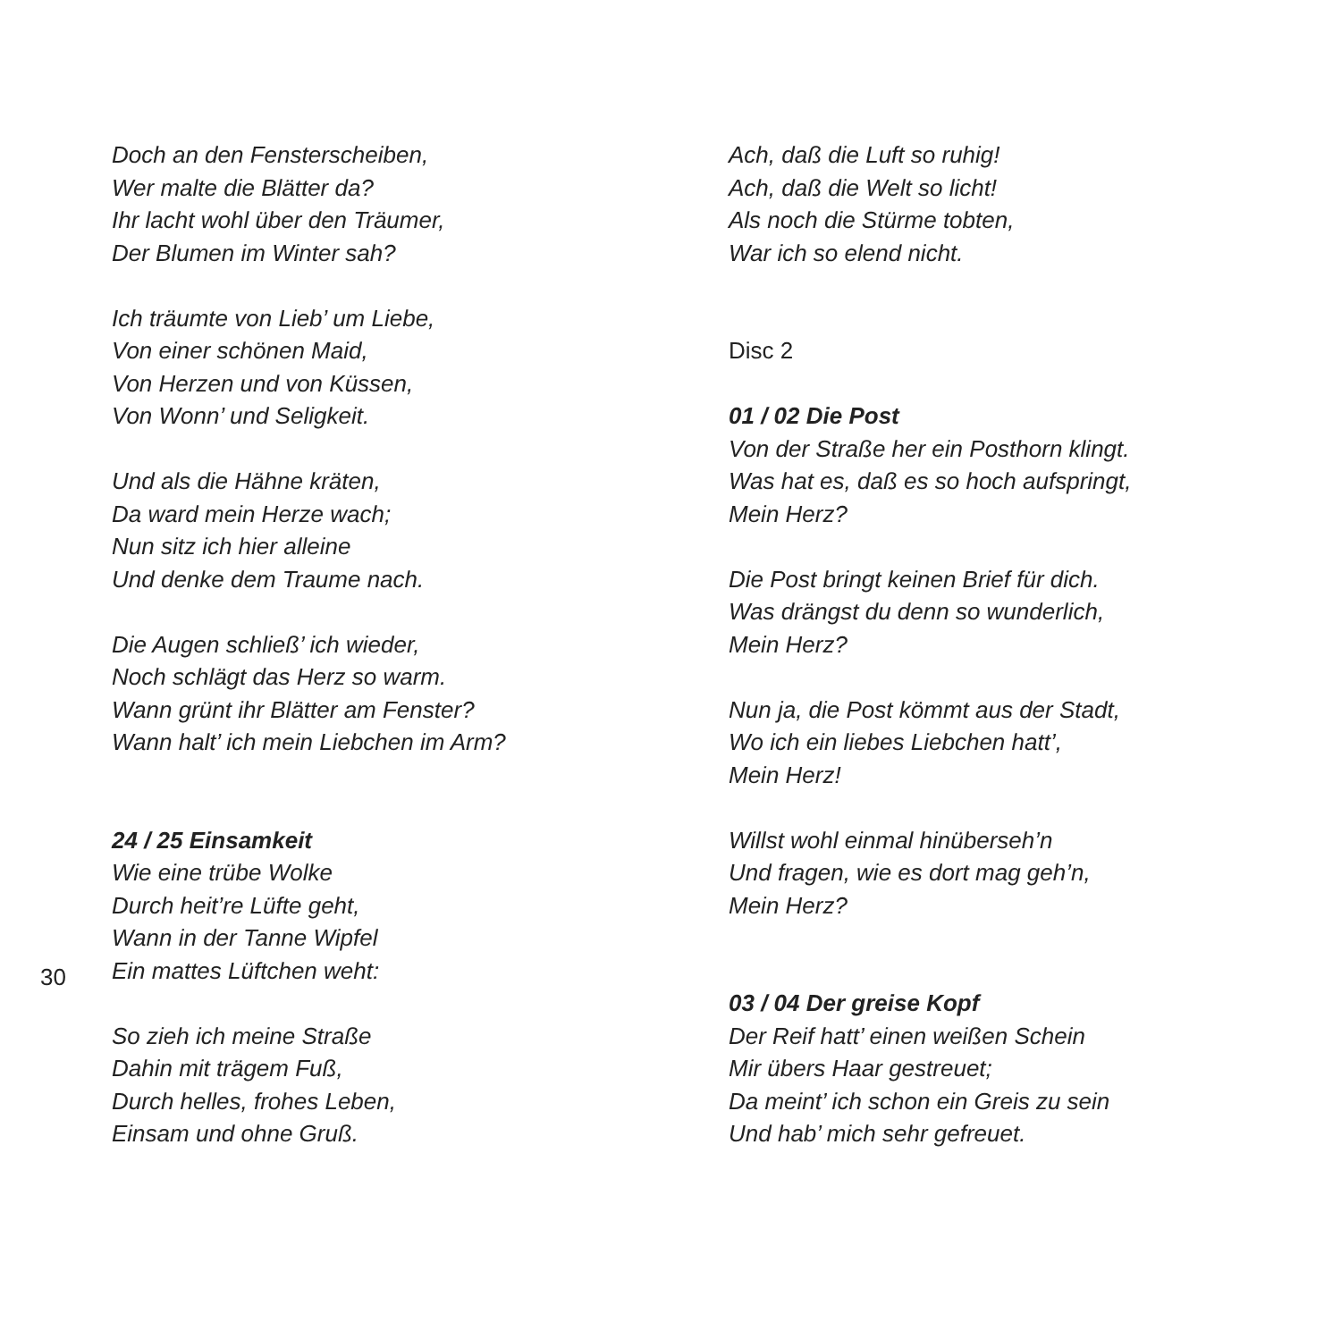Doch an den Fensterscheiben,
Wer malte die Blätter da?
Ihr lacht wohl über den Träumer,
Der Blumen im Winter sah?
Ich träumte von Lieb’ um Liebe,
Von einer schönen Maid,
Von Herzen und von Küssen,
Von Wonn’ und Seligkeit.
Und als die Hähne kräten,
Da ward mein Herze wach;
Nun sitz ich hier alleine
Und denke dem Traume nach.
Die Augen schließ’ ich wieder,
Noch schlägt das Herz so warm.
Wann grünt ihr Blätter am Fenster?
Wann halt’ ich mein Liebchen im Arm?
24 / 25 Einsamkeit
Wie eine trübe Wolke
Durch heit’re Lüfte geht,
Wann in der Tanne Wipfel
Ein mattes Lüftchen weht:
So zieh ich meine Straße
Dahin mit trägem Fuß,
Durch helles, frohes Leben,
Einsam und ohne Gruß.
Ach, daß die Luft so ruhig!
Ach, daß die Welt so licht!
Als noch die Stürme tobten,
War ich so elend nicht.
Disc 2
01 / 02 Die Post
Von der Straße her ein Posthorn klingt.
Was hat es, daß es so hoch aufspringt,
Mein Herz?
Die Post bringt keinen Brief für dich.
Was drängst du denn so wunderlich,
Mein Herz?
Nun ja, die Post kömmt aus der Stadt,
Wo ich ein liebes Liebchen hatt’,
Mein Herz!
Willst wohl einmal hinüberseh’n
Und fragen, wie es dort mag geh’n,
Mein Herz?
03 / 04 Der greise Kopf
Der Reif hatt’ einen weißen Schein
Mir übers Haar gestreuet;
Da meint’ ich schon ein Greis zu sein
Und hab’ mich sehr gefreuet.
30